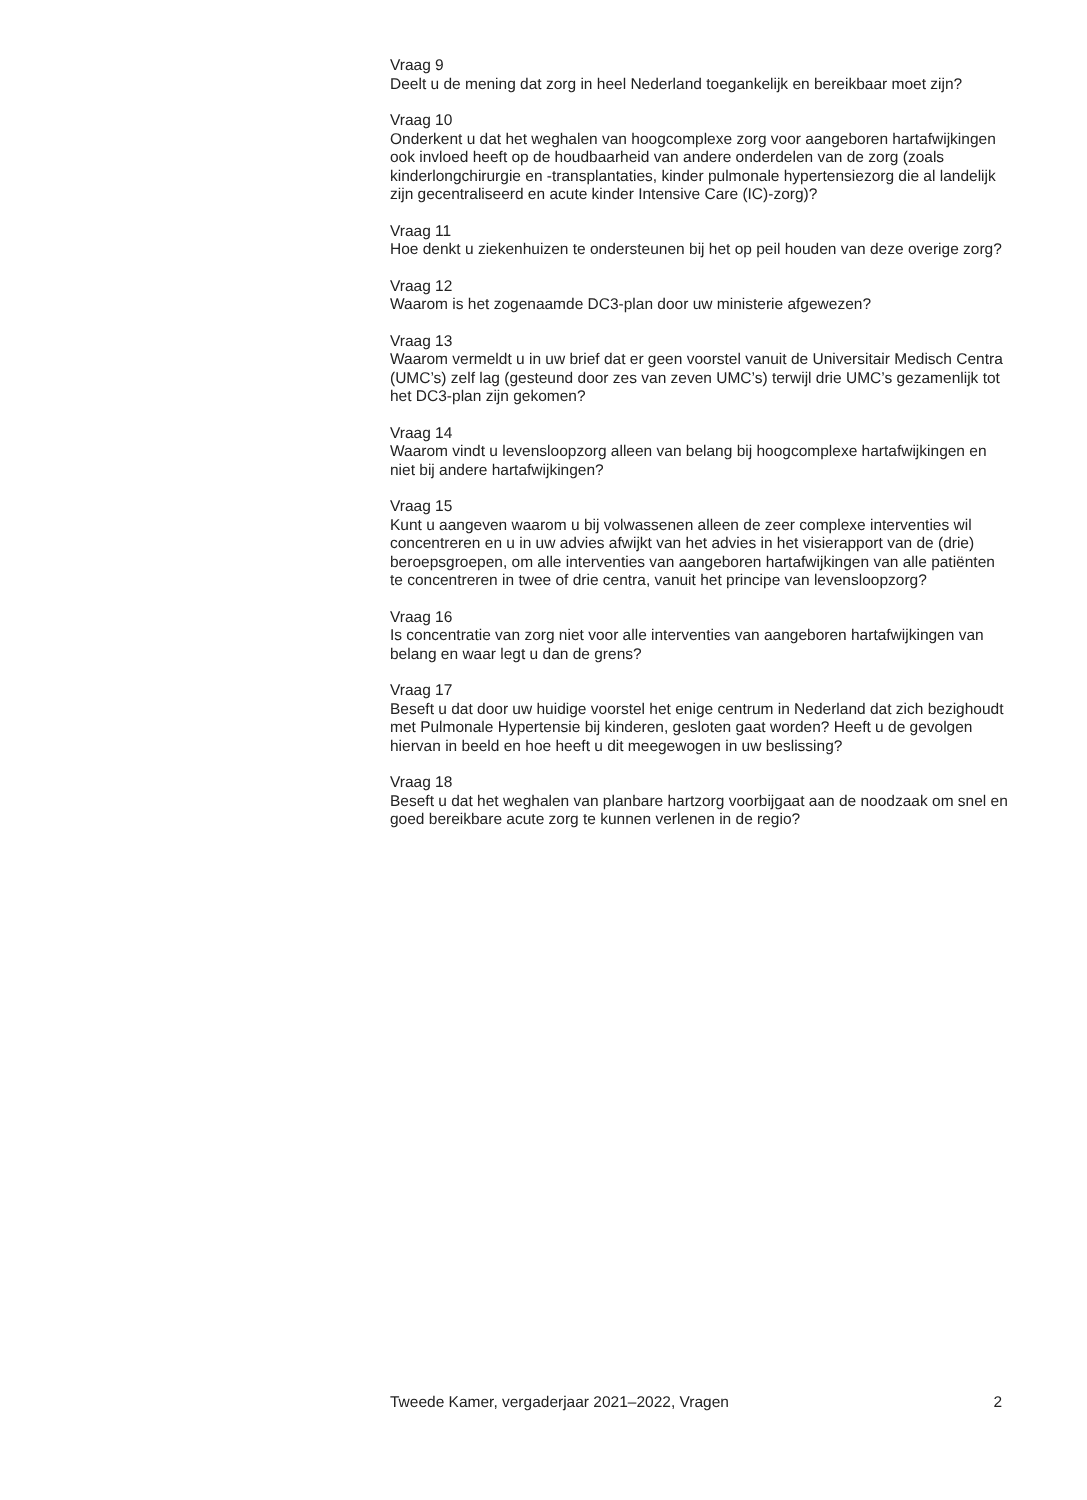Vraag 9
Deelt u de mening dat zorg in heel Nederland toegankelijk en bereikbaar moet zijn?
Vraag 10
Onderkent u dat het weghalen van hoogcomplexe zorg voor aangeboren hartafwijkingen ook invloed heeft op de houdbaarheid van andere onderdelen van de zorg (zoals kinderlongchirurgie en -transplantaties, kinder pulmonale hypertensiezorg die al landelijk zijn gecentraliseerd en acute kinder Intensive Care (IC)-zorg)?
Vraag 11
Hoe denkt u ziekenhuizen te ondersteunen bij het op peil houden van deze overige zorg?
Vraag 12
Waarom is het zogenaamde DC3-plan door uw ministerie afgewezen?
Vraag 13
Waarom vermeldt u in uw brief dat er geen voorstel vanuit de Universitair Medisch Centra (UMC’s) zelf lag (gesteund door zes van zeven UMC’s) terwijl drie UMC’s gezamenlijk tot het DC3-plan zijn gekomen?
Vraag 14
Waarom vindt u levensloopzorg alleen van belang bij hoogcomplexe hartafwijkingen en niet bij andere hartafwijkingen?
Vraag 15
Kunt u aangeven waarom u bij volwassenen alleen de zeer complexe interventies wil concentreren en u in uw advies afwijkt van het advies in het visierapport van de (drie) beroepsgroepen, om alle interventies van aangeboren hartafwijkingen van alle patiënten te concentreren in twee of drie centra, vanuit het principe van levensloopzorg?
Vraag 16
Is concentratie van zorg niet voor alle interventies van aangeboren hartafwijkingen van belang en waar legt u dan de grens?
Vraag 17
Beseft u dat door uw huidige voorstel het enige centrum in Nederland dat zich bezighoudt met Pulmonale Hypertensie bij kinderen, gesloten gaat worden? Heeft u de gevolgen hiervan in beeld en hoe heeft u dit meegewogen in uw beslissing?
Vraag 18
Beseft u dat het weghalen van planbare hartzorg voorbijgaat aan de noodzaak om snel en goed bereikbare acute zorg te kunnen verlenen in de regio?
Tweede Kamer, vergaderjaar 2021–2022, Vragen 2